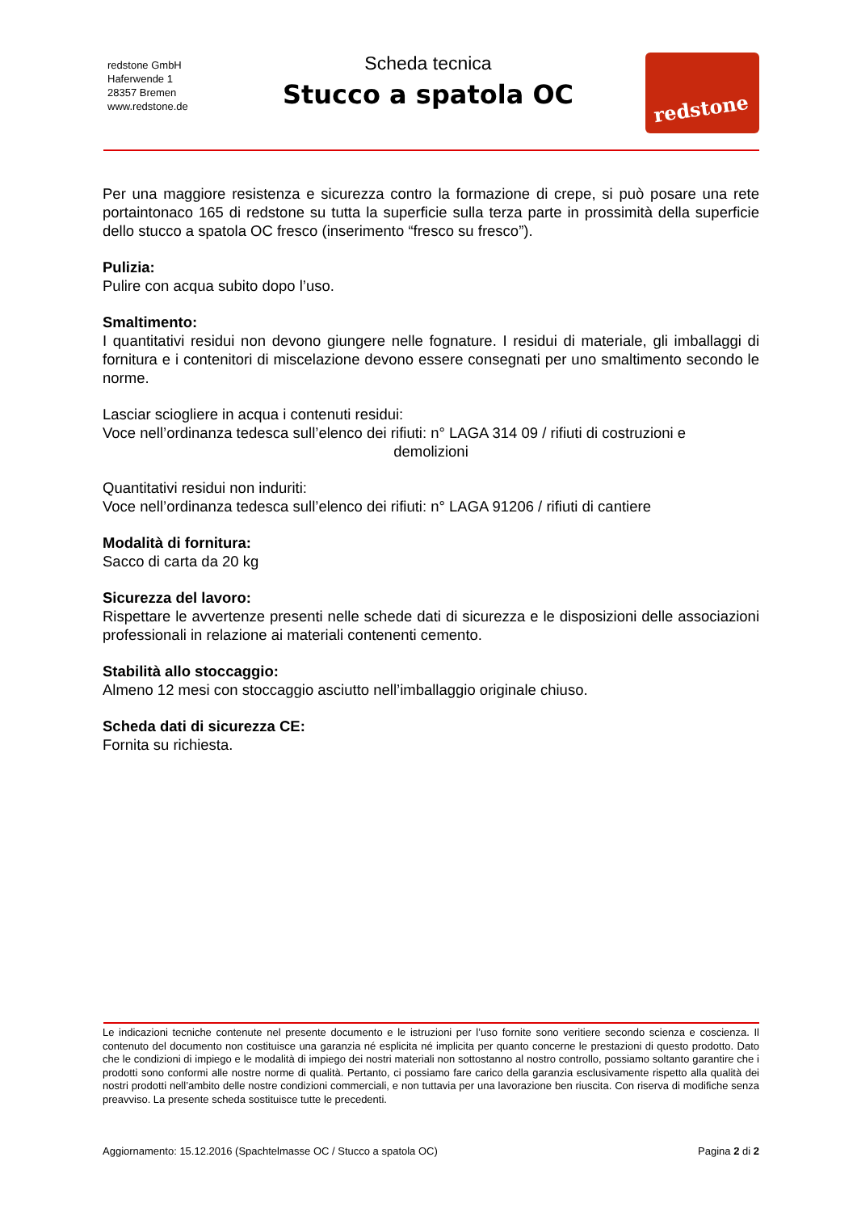redstone GmbH
Haferwende 1
28357 Bremen
www.redstone.de
Scheda tecnica
Stucco a spatola OC
redstone
Per una maggiore resistenza e sicurezza contro la formazione di crepe, si può posare una rete portaintonaco 165 di redstone su tutta la superficie sulla terza parte in prossimità della superficie dello stucco a spatola OC fresco (inserimento “fresco su fresco”).
Pulizia:
Pulire con acqua subito dopo l’uso.
Smaltimento:
I quantitativi residui non devono giungere nelle fognature. I residui di materiale, gli imballaggi di fornitura e i contenitori di miscelazione devono essere consegnati per uno smaltimento secondo le norme.
Lasciar sciogliere in acqua i contenuti residui:
Voce nell’ordinanza tedesca sull’elenco dei rifiuti: n° LAGA 314 09 / rifiuti di costruzioni e
demolizioni
Quantitativi residui non induriti:
Voce nell’ordinanza tedesca sull’elenco dei rifiuti: n° LAGA 91206 / rifiuti di cantiere
Modalità di fornitura:
Sacco di carta da 20 kg
Sicurezza del lavoro:
Rispettare le avvertenze presenti nelle schede dati di sicurezza e le disposizioni delle associazioni professionali in relazione ai materiali contenenti cemento.
Stabilità allo stoccaggio:
Almeno 12 mesi con stoccaggio asciutto nell’imballaggio originale chiuso.
Scheda dati di sicurezza CE:
Fornita su richiesta.
Le indicazioni tecniche contenute nel presente documento e le istruzioni per l’uso fornite sono veritiere secondo scienza e coscienza. Il contenuto del documento non costituisce una garanzia né esplicita né implicita per quanto concerne le prestazioni di questo prodotto. Dato che le condizioni di impiego e le modalità di impiego dei nostri materiali non sottostanno al nostro controllo, possiamo soltanto garantire che i prodotti sono conformi alle nostre norme di qualità. Pertanto, ci possiamo fare carico della garanzia esclusivamente rispetto alla qualità dei nostri prodotti nell’ambito delle nostre condizioni commerciali, e non tuttavia per una lavorazione ben riuscita. Con riserva di modifiche senza preavviso. La presente scheda sostituisce tutte le precedenti.
Aggiornamento: 15.12.2016 (Spachtelmasse OC / Stucco a spatola OC) Pagina 2 di 2